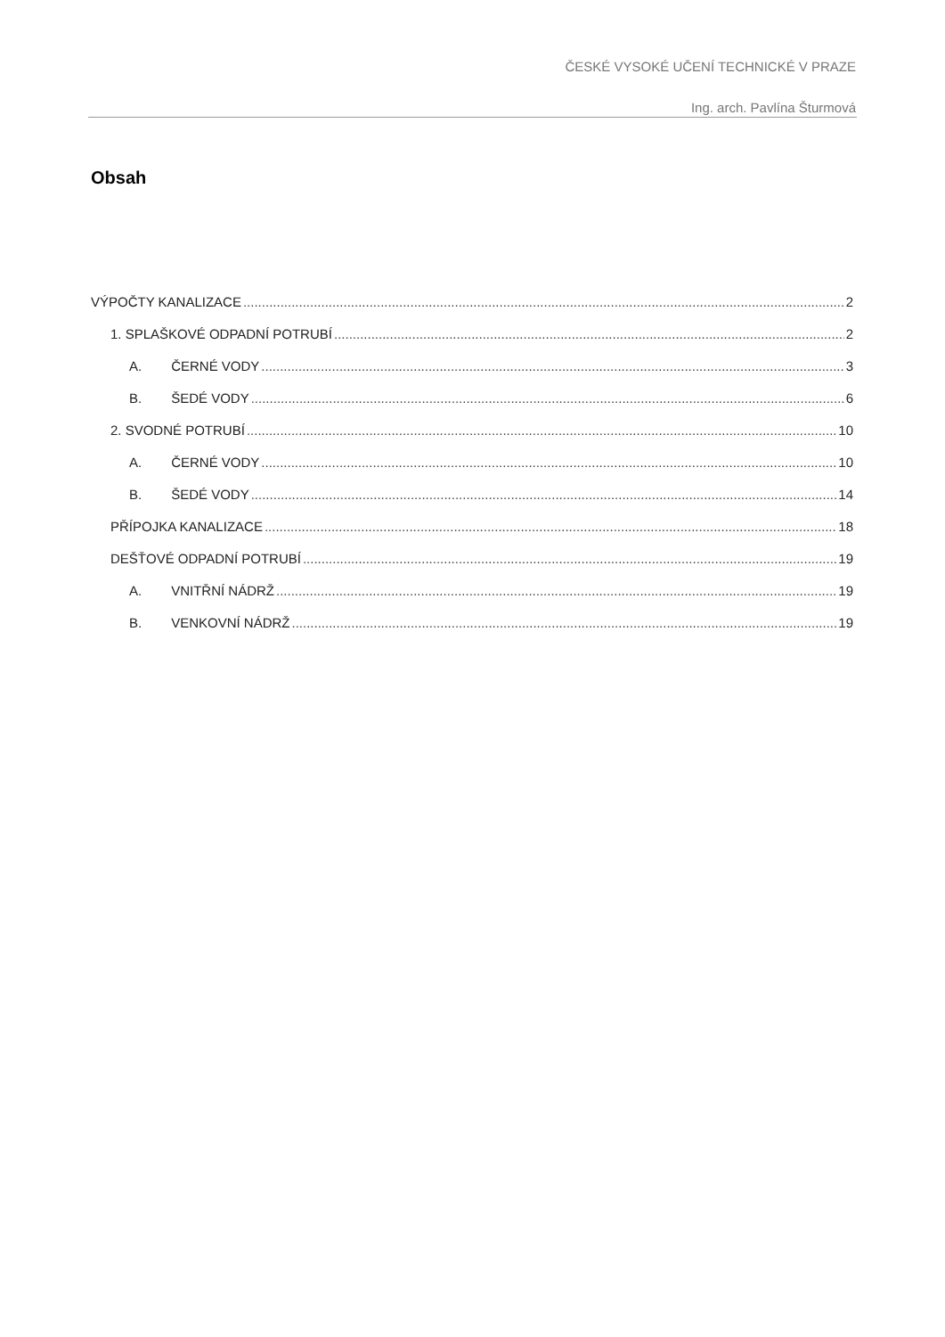ČESKÉ VYSOKÉ UČENÍ TECHNICKÉ V PRAZE
Ing. arch. Pavlína Šturmová
Obsah
VÝPOČTY KANALIZACE 2
1. SPLAŠKOVÉ ODPADNÍ POTRUBÍ 2
A. ČERNÉ VODY 3
B. ŠEDÉ VODY 6
2. SVODNÉ POTRUBÍ 10
A. ČERNÉ VODY 10
B. ŠEDÉ VODY 14
PŘÍPOJKA KANALIZACE 18
DEŠŤOVÉ ODPADNÍ POTRUBÍ 19
A. VNITŘNÍ NÁDRŽ 19
B. VENKOVNÍ NÁDRŽ 19